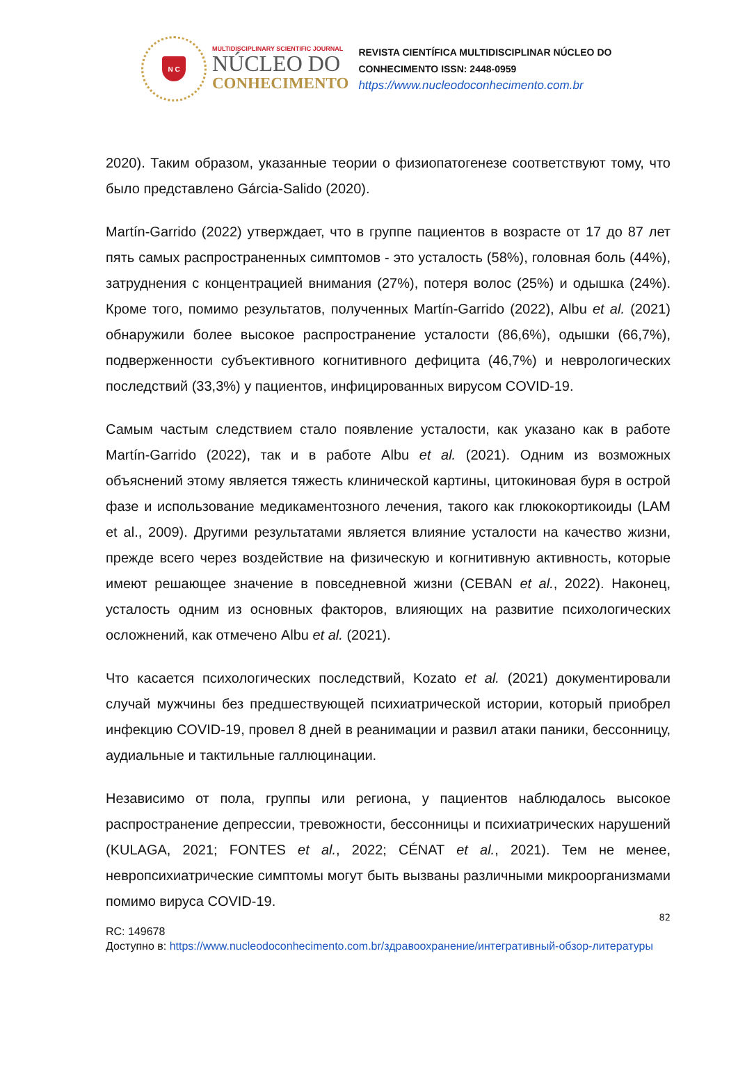N C
MULTIDISCIPLINARY SCIENTIFIC JOURNAL
NÚCLEO DO
CONHECIMENTO
REVISTA CIENTÍFICA MULTIDISCIPLINAR NÚCLEO DO
CONHECIMENTO ISSN: 2448-0959
https://www.nucleodoconhecimento.com.br
2020). Таким образом, указанные теории о физиопатогенезе соответствуют тому, что было представлено Gárcia-Salido (2020).
Martín-Garrido (2022) утверждает, что в группе пациентов в возрасте от 17 до 87 лет пять самых распространенных симптомов - это усталость (58%), головная боль (44%), затруднения с концентрацией внимания (27%), потеря волос (25%) и одышка (24%). Кроме того, помимо результатов, полученных Martín-Garrido (2022), Albu et al. (2021) обнаружили более высокое распространение усталости (86,6%), одышки (66,7%), подверженности субъективного когнитивного дефицита (46,7%) и неврологических последствий (33,3%) у пациентов, инфицированных вирусом COVID-19.
Самым частым следствием стало появление усталости, как указано как в работе Martín-Garrido (2022), так и в работе Albu et al. (2021). Одним из возможных объяснений этому является тяжесть клинической картины, цитокиновая буря в острой фазе и использование медикаментозного лечения, такого как глюкокортикоиды (LAM et al., 2009). Другими результатами является влияние усталости на качество жизни, прежде всего через воздействие на физическую и когнитивную активность, которые имеют решающее значение в повседневной жизни (CEBAN et al., 2022). Наконец, усталость одним из основных факторов, влияющих на развитие психологических осложнений, как отмечено Albu et al. (2021).
Что касается психологических последствий, Kozato et al. (2021) документировали случай мужчины без предшествующей психиатрической истории, который приобрел инфекцию COVID-19, провел 8 дней в реанимации и развил атаки паники, бессонницу, аудиальные и тактильные галлюцинации.
Независимо от пола, группы или региона, у пациентов наблюдалось высокое распространение депрессии, тревожности, бессонницы и психиатрических нарушений (KULAGA, 2021; FONTES et al., 2022; CÉNAT et al., 2021). Тем не менее, невропсихиатрические симптомы могут быть вызваны различными микроорганизмами помимо вируса COVID-19.
82
RC: 149678
Доступно в: https://www.nucleodoconhecimento.com.br/здравоохранение/интегративный-обзор-литературы